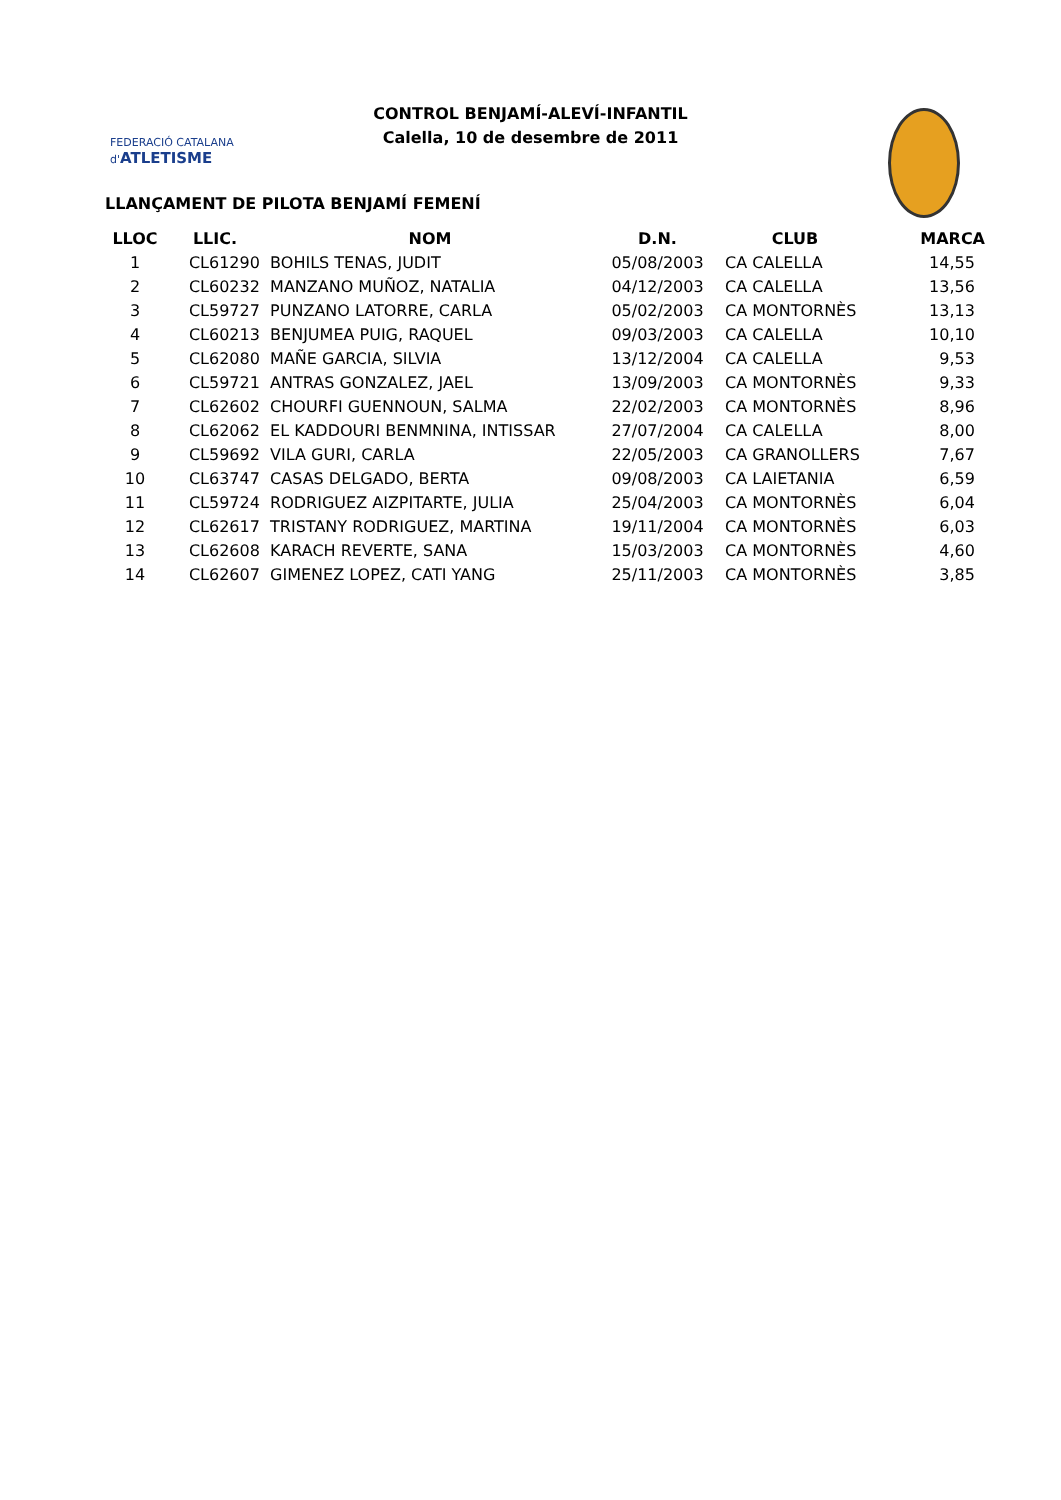FEDERACIÓ CATALANA d'ATLETISME
CONTROL BENJAMÍ-ALEVÍ-INFANTIL
Calella, 10 de desembre de 2011
LLANÇAMENT DE PILOTA BENJAMÍ FEMENÍ
| LLOC | LLIC. | NOM | D.N. | CLUB | MARCA |
| --- | --- | --- | --- | --- | --- |
| 1 | CL61290 | BOHILS TENAS, JUDIT | 05/08/2003 | CA CALELLA | 14,55 |
| 2 | CL60232 | MANZANO MUÑOZ, NATALIA | 04/12/2003 | CA CALELLA | 13,56 |
| 3 | CL59727 | PUNZANO LATORRE, CARLA | 05/02/2003 | CA MONTORNÈS | 13,13 |
| 4 | CL60213 | BENJUMEA PUIG, RAQUEL | 09/03/2003 | CA CALELLA | 10,10 |
| 5 | CL62080 | MAÑE GARCIA, SILVIA | 13/12/2004 | CA CALELLA | 9,53 |
| 6 | CL59721 | ANTRAS GONZALEZ, JAEL | 13/09/2003 | CA MONTORNÈS | 9,33 |
| 7 | CL62602 | CHOURFI GUENNOUN, SALMA | 22/02/2003 | CA MONTORNÈS | 8,96 |
| 8 | CL62062 | EL KADDOURI BENMNINA, INTISSAR | 27/07/2004 | CA CALELLA | 8,00 |
| 9 | CL59692 | VILA GURI, CARLA | 22/05/2003 | CA GRANOLLERS | 7,67 |
| 10 | CL63747 | CASAS DELGADO, BERTA | 09/08/2003 | CA LAIETANIA | 6,59 |
| 11 | CL59724 | RODRIGUEZ AIZPITARTE, JULIA | 25/04/2003 | CA MONTORNÈS | 6,04 |
| 12 | CL62617 | TRISTANY RODRIGUEZ, MARTINA | 19/11/2004 | CA MONTORNÈS | 6,03 |
| 13 | CL62608 | KARACH REVERTE, SANA | 15/03/2003 | CA MONTORNÈS | 4,60 |
| 14 | CL62607 | GIMENEZ LOPEZ, CATI YANG | 25/11/2003 | CA MONTORNÈS | 3,85 |